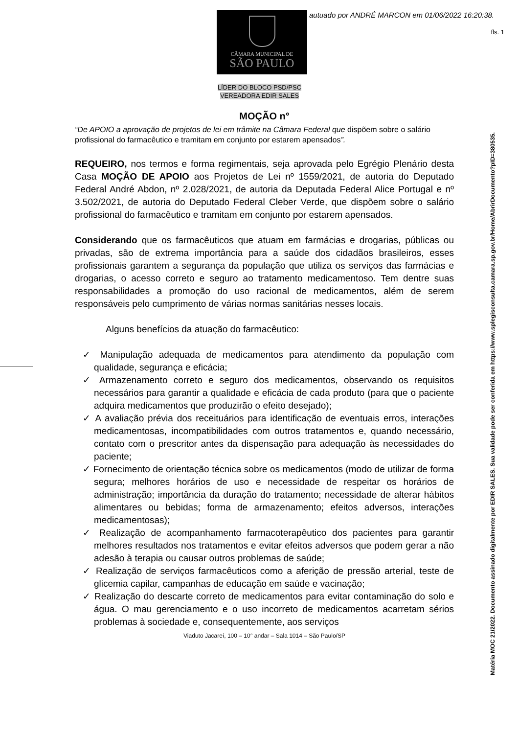CÂMARA MUNICIPAL DE
SÃO PAULO
autuado por ANDRÉ MARCON em 01/06/2022 16:20:38.
fls. 1
Matéria MOC 21/2022. Documento assinado digitalmente por EDIR SALES. Sua validade pode ser conferida em https://www.splegisconsulta.camara.sp.gov.br/Home/AbrirDocumento?pID=380535.
LÍDER DO BLOCO PSD/PSC
VEREADORA EDIR SALES
MOÇÃO n°
“De APOIO a aprovação de projetos de lei em trâmite na Câmara Federal que dispõem sobre o salário profissional do farmacêutico e tramitam em conjunto por estarem apensados”.
REQUEIRO, nos termos e forma regimentais, seja aprovada pelo Egrégio Plenário desta Casa MOÇÃO DE APOIO aos Projetos de Lei nº 1559/2021, de autoria do Deputado Federal André Abdon, nº 2.028/2021, de autoria da Deputada Federal Alice Portugal e nº 3.502/2021, de autoria do Deputado Federal Cleber Verde, que dispõem sobre o salário profissional do farmacêutico e tramitam em conjunto por estarem apensados.
Considerando que os farmacêuticos que atuam em farmácias e drogarias, públicas ou privadas, são de extrema importância para a saúde dos cidadãos brasileiros, esses profissionais garantem a segurança da população que utiliza os serviços das farmácias e drogarias, o acesso correto e seguro ao tratamento medicamentoso. Tem dentre suas responsabilidades a promoção do uso racional de medicamentos, além de serem responsáveis pelo cumprimento de várias normas sanitárias nesses locais.
Alguns benefícios da atuação do farmacêutico:
✓ Manipulação adequada de medicamentos para atendimento da população com qualidade, segurança e eficácia;
✓ Armazenamento correto e seguro dos medicamentos, observando os requisitos necessários para garantir a qualidade e eficácia de cada produto (para que o paciente adquira medicamentos que produzirão o efeito desejado);
✓ A avaliação prévia dos receituários para identificação de eventuais erros, interações medicamentosas, incompatibilidades com outros tratamentos e, quando necessário, contato com o prescritor antes da dispensação para adequação às necessidades do paciente;
✓ Fornecimento de orientação técnica sobre os medicamentos (modo de utilizar de forma segura; melhores horários de uso e necessidade de respeitar os horários de administração; importância da duração do tratamento; necessidade de alterar hábitos alimentares ou bebidas; forma de armazenamento; efeitos adversos, interações medicamentosas);
✓ Realização de acompanhamento farmacoterapêutico dos pacientes para garantir melhores resultados nos tratamentos e evitar efeitos adversos que podem gerar a não adesão à terapia ou causar outros problemas de saúde;
✓ Realização de serviços farmacêuticos como a aferição de pressão arterial, teste de glicemia capilar, campanhas de educação em saúde e vacinação;
✓ Realização do descarte correto de medicamentos para evitar contaminação do solo e água. O mau gerenciamento e o uso incorreto de medicamentos acarretam sérios problemas à sociedade e, consequentemente, aos serviços
Viaduto Jacareí, 100 – 10° andar – Sala 1014 – São Paulo/SP